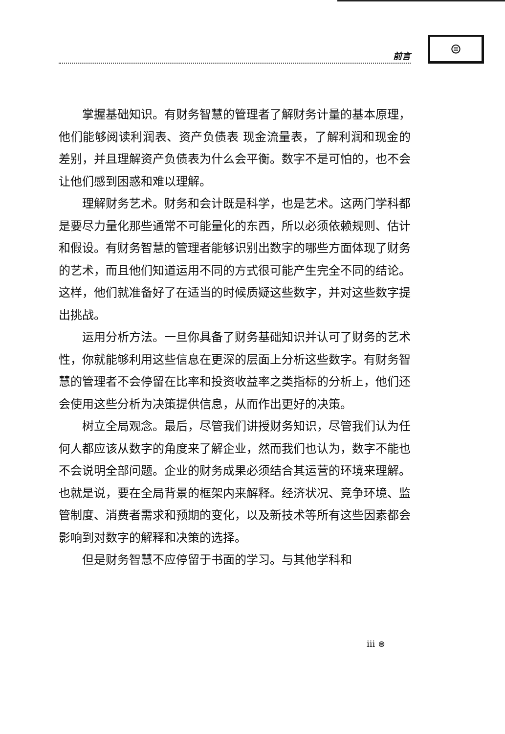前言
⊜
掌握基础知识。有财务智慧的管理者了解财务计量的基本原理，他们能够阅读利润表、资产负债表 现金流量表，了解利润和现金的差别，并且理解资产负债表为什么会平衡。数字不是可怕的，也不会让他们感到困惑和难以理解。
理解财务艺术。财务和会计既是科学，也是艺术。这两门学科都是要尽力量化那些通常不可能量化的东西，所以必须依赖规则、估计和假设。有财务智慧的管理者能够识别出数字的哪些方面体现了财务的艺术，而且他们知道运用不同的方式很可能产生完全不同的结论。这样，他们就准备好了在适当的时候质疑这些数字，并对这些数字提出挑战。
运用分析方法。一旦你具备了财务基础知识并认可了财务的艺术性，你就能够利用这些信息在更深的层面上分析这些数字。有财务智慧的管理者不会停留在比率和投资收益率之类指标的分析上，他们还会使用这些分析为决策提供信息，从而作出更好的决策。
树立全局观念。最后，尽管我们讲授财务知识，尽管我们认为任何人都应该从数字的角度来了解企业，然而我们也认为，数字不能也不会说明全部问题。企业的财务成果必须结合其运营的环境来理解。也就是说，要在全局背景的框架内来解释。经济状况、竞争环境、监管制度、消费者需求和预期的变化，以及新技术等所有这些因素都会影响到对数字的解释和决策的选择。
但是财务智慧不应停留于书面的学习。与其他学科和
iii ⊜